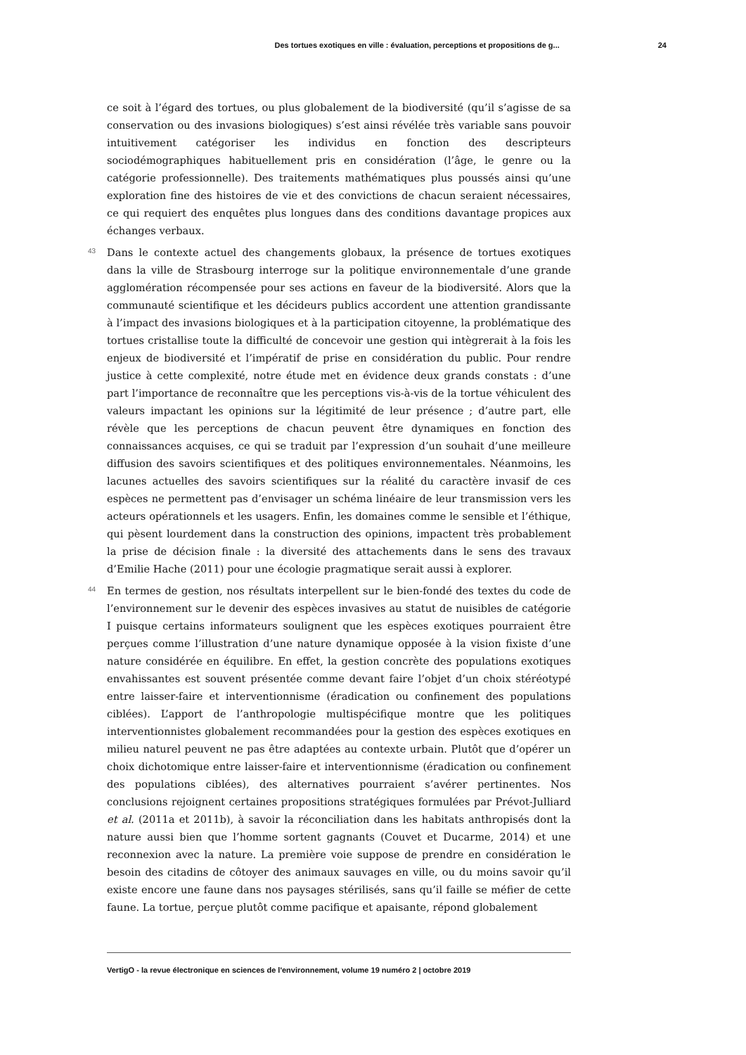Des tortues exotiques en ville : évaluation, perceptions et propositions de g... 24
ce soit à l’égard des tortues, ou plus globalement de la biodiversité (qu’il s’agisse de sa conservation ou des invasions biologiques) s’est ainsi révélée très variable sans pouvoir intuitivement catégoriser les individus en fonction des descripteurs sociodémographiques habituellement pris en considération (l’âge, le genre ou la catégorie professionnelle). Des traitements mathématiques plus poussés ainsi qu’une exploration fine des histoires de vie et des convictions de chacun seraient nécessaires, ce qui requiert des enquêtes plus longues dans des conditions davantage propices aux échanges verbaux.
43
Dans le contexte actuel des changements globaux, la présence de tortues exotiques dans la ville de Strasbourg interroge sur la politique environnementale d’une grande agglomération récompensée pour ses actions en faveur de la biodiversité. Alors que la communauté scientifique et les décideurs publics accordent une attention grandissante à l’impact des invasions biologiques et à la participation citoyenne, la problématique des tortues cristallise toute la difficulté de concevoir une gestion qui intègrerait à la fois les enjeux de biodiversité et l’impératif de prise en considération du public. Pour rendre justice à cette complexité, notre étude met en évidence deux grands constats : d’une part l’importance de reconnaître que les perceptions vis-à-vis de la tortue véhiculent des valeurs impactant les opinions sur la légitimité de leur présence ; d’autre part, elle révèle que les perceptions de chacun peuvent être dynamiques en fonction des connaissances acquises, ce qui se traduit par l’expression d’un souhait d’une meilleure diffusion des savoirs scientifiques et des politiques environnementales. Néanmoins, les lacunes actuelles des savoirs scientifiques sur la réalité du caractère invasif de ces espèces ne permettent pas d’envisager un schéma linéaire de leur transmission vers les acteurs opérationnels et les usagers. Enfin, les domaines comme le sensible et l’éthique, qui pèsent lourdement dans la construction des opinions, impactent très probablement la prise de décision finale : la diversité des attachements dans le sens des travaux d’Emilie Hache (2011) pour une écologie pragmatique serait aussi à explorer.
44
En termes de gestion, nos résultats interpellent sur le bien-fondé des textes du code de l’environnement sur le devenir des espèces invasives au statut de nuisibles de catégorie I puisque certains informateurs soulignent que les espèces exotiques pourraient être perçues comme l’illustration d’une nature dynamique opposée à la vision fixiste d’une nature considérée en équilibre. En effet, la gestion concrète des populations exotiques envahissantes est souvent présentée comme devant faire l’objet d’un choix stéréotypé entre laisser-faire et interventionnisme (éradication ou confinement des populations ciblées). L’apport de l’anthropologie multispécifique montre que les politiques interventionnistes globalement recommandées pour la gestion des espèces exotiques en milieu naturel peuvent ne pas être adaptées au contexte urbain. Plutôt que d’opérer un choix dichotomique entre laisser-faire et interventionnisme (éradication ou confinement des populations ciblées), des alternatives pourraient s’avérer pertinentes. Nos conclusions rejoignent certaines propositions stratégiques formulées par Prévot-Julliard et al. (2011a et 2011b), à savoir la réconciliation dans les habitats anthropisés dont la nature aussi bien que l’homme sortent gagnants (Couvet et Ducarme, 2014) et une reconnexion avec la nature. La première voie suppose de prendre en considération le besoin des citadins de côtoyer des animaux sauvages en ville, ou du moins savoir qu’il existe encore une faune dans nos paysages stérilisés, sans qu’il faille se méfier de cette faune. La tortue, perçue plutôt comme pacifique et apaisante, répond globalement
VertigO - la revue électronique en sciences de l'environnement, volume 19 numéro 2 | octobre 2019